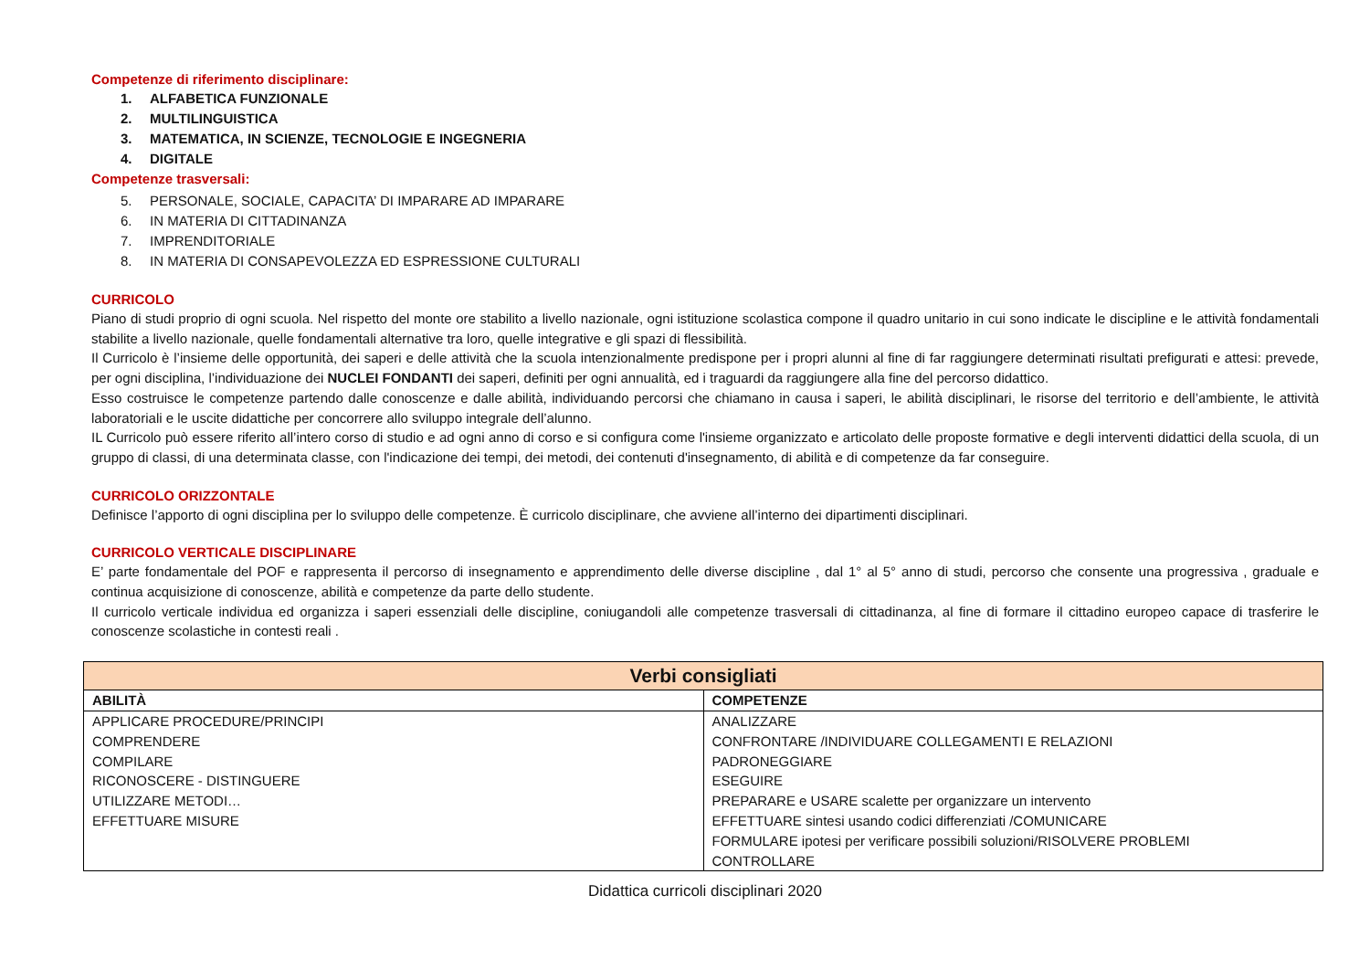Competenze di riferimento disciplinare:
1. ALFABETICA FUNZIONALE
2. MULTILINGUISTICA
3. MATEMATICA, IN SCIENZE, TECNOLOGIE E INGEGNERIA
4. DIGITALE
Competenze trasversali:
5. PERSONALE, SOCIALE, CAPACITA’ DI IMPARARE AD IMPARARE
6. IN MATERIA DI CITTADINANZA
7. IMPRENDITORIALE
8. IN MATERIA DI CONSAPEVOLEZZA ED ESPRESSIONE CULTURALI
CURRICOLO
Piano di studi proprio di ogni scuola. Nel rispetto del monte ore stabilito a livello nazionale, ogni istituzione scolastica compone il quadro unitario in cui sono indicate le discipline e le attività fondamentali stabilite a livello nazionale, quelle fondamentali alternative tra loro, quelle integrative e gli spazi di flessibilità.
Il Curricolo è l’insieme delle opportunità, dei saperi e delle attività che la scuola intenzionalmente predispone per i propri alunni al fine di far raggiungere determinati risultati prefigurati e attesi: prevede, per ogni disciplina, l’individuazione dei NUCLEI FONDANTI dei saperi, definiti per ogni annualità, ed i traguardi da raggiungere alla fine del percorso didattico.
Esso costruisce le competenze partendo dalle conoscenze e dalle abilità, individuando percorsi che chiamano in causa i saperi, le abilità disciplinari, le risorse del territorio e dell’ambiente, le attività laboratoriali e le uscite didattiche per concorrere allo sviluppo integrale dell’alunno.
IL Curricolo può essere riferito all’intero corso di studio e ad ogni anno di corso e si configura come l'insieme organizzato e articolato delle proposte formative e degli interventi didattici della scuola, di un gruppo di classi, di una determinata classe, con l'indicazione dei tempi, dei metodi, dei contenuti d'insegnamento, di abilità e di competenze da far conseguire.
CURRICOLO ORIZZONTALE
Definisce l’apporto di ogni disciplina per lo sviluppo delle competenze. È curricolo disciplinare, che avviene all’interno dei dipartimenti disciplinari.
CURRICOLO VERTICALE DISCIPLINARE
E’ parte fondamentale del POF e rappresenta il percorso di insegnamento e apprendimento delle diverse discipline , dal 1° al 5° anno di studi, percorso che consente una progressiva , graduale e continua acquisizione di conoscenze, abilità e competenze da parte dello studente.
Il curricolo verticale individua ed organizza i saperi essenziali delle discipline, coniugandoli alle competenze trasversali di cittadinanza, al fine di formare il cittadino europeo capace di trasferire le conoscenze scolastiche in contesti reali .
| Verbi consigliati | |
| --- | --- |
| ABILITÀ | COMPETENZE |
| APPLICARE PROCEDURE/PRINCIPI COMPRENDERE COMPILARE RICONOSCERE - DISTINGUERE UTILIZZARE METODI… EFFETTUARE MISURE | ANALIZZARE CONFRONTARE /INDIVIDUARE COLLEGAMENTI E RELAZIONI PADRONEGGIARE ESEGUIRE PREPARARE e USARE scalette per organizzare un intervento EFFETTUARE sintesi usando codici differenziati /COMUNICARE FORMULARE ipotesi per verificare possibili soluzioni/RISOLVERE PROBLEMI CONTROLLARE |
Didattica curricoli disciplinari 2020